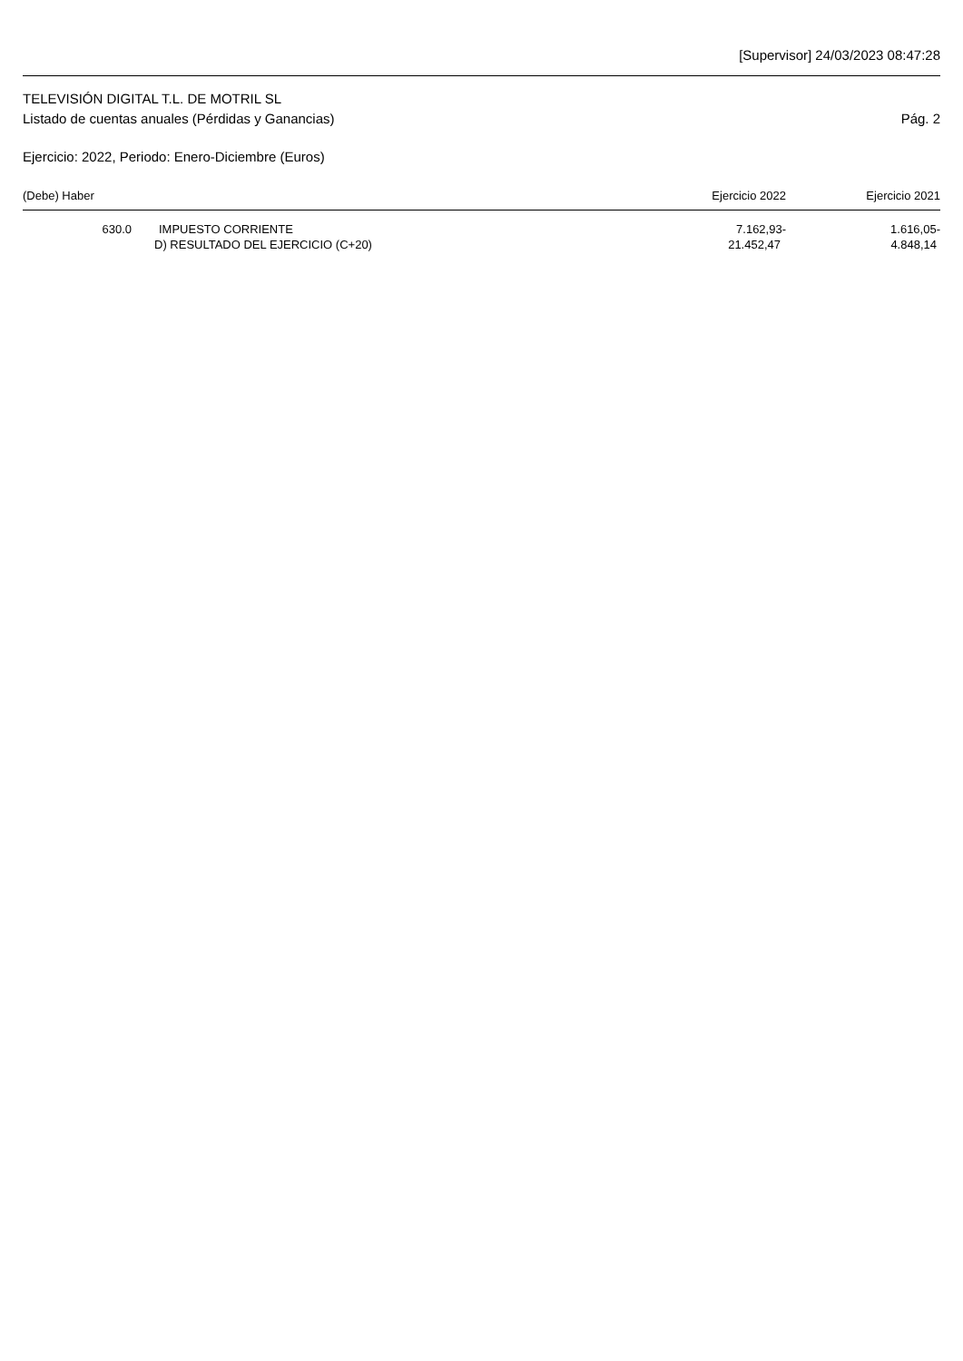[Supervisor] 24/03/2023 08:47:28
TELEVISIÓN DIGITAL T.L. DE MOTRIL SL
Listado de cuentas anuales (Pérdidas y Ganancias) Pág. 2
Ejercicio: 2022, Periodo: Enero-Diciembre (Euros)
| (Debe) Haber | | Ejercicio 2022 | Ejercicio 2021 |
| --- | --- | --- | --- |
| 630.0 | IMPUESTO CORRIENTE | 7.162,93- | 1.616,05- |
| | D) RESULTADO DEL EJERCICIO (C+20) | 21.452,47 | 4.848,14 |